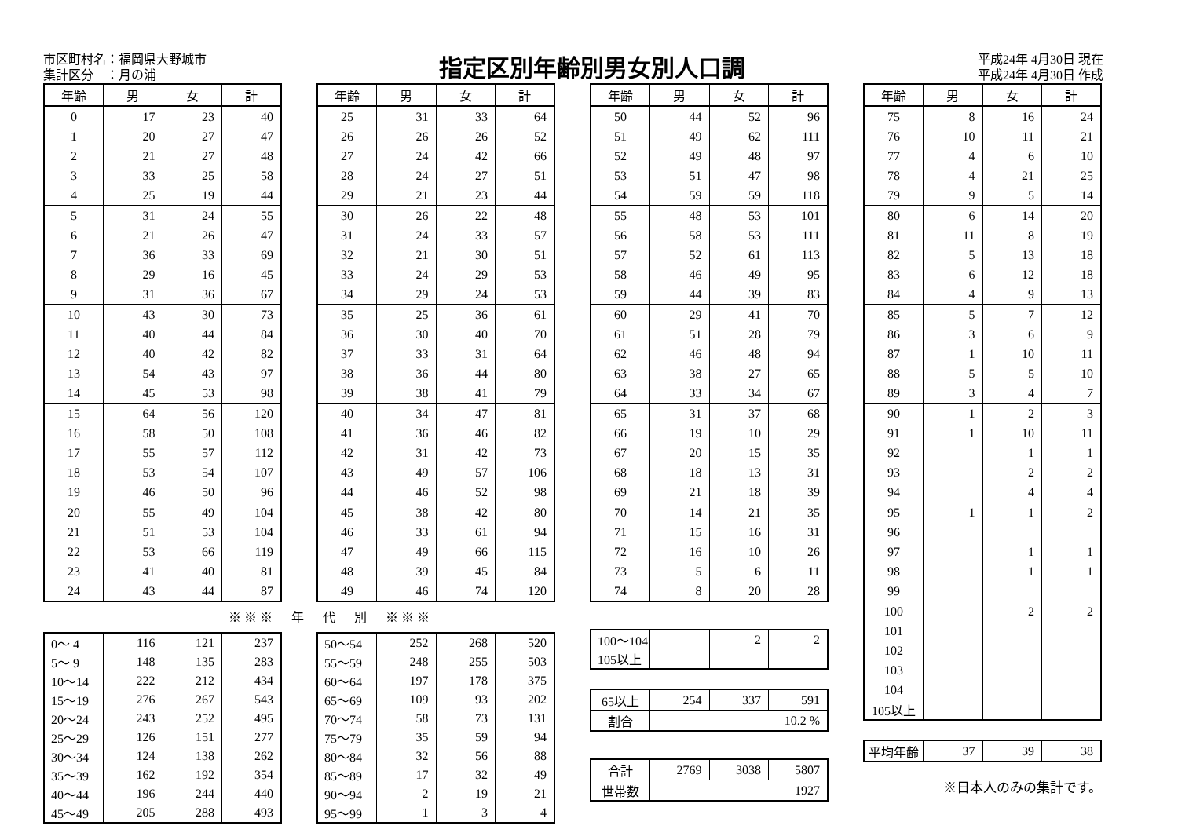市区町村名：福岡県大野城市
集計区分　：月の浦
指定区別年齢別男女別人口調
平成24年 4月30日 現在
平成24年 4月30日 作成
| 年齢 | 男 | 女 | 計 |
| --- | --- | --- | --- |
| 0 | 17 | 23 | 40 |
| 1 | 20 | 27 | 47 |
| 2 | 21 | 27 | 48 |
| 3 | 33 | 25 | 58 |
| 4 | 25 | 19 | 44 |
| 5 | 31 | 24 | 55 |
| 6 | 21 | 26 | 47 |
| 7 | 36 | 33 | 69 |
| 8 | 29 | 16 | 45 |
| 9 | 31 | 36 | 67 |
| 10 | 43 | 30 | 73 |
| 11 | 40 | 44 | 84 |
| 12 | 40 | 42 | 82 |
| 13 | 54 | 43 | 97 |
| 14 | 45 | 53 | 98 |
| 15 | 64 | 56 | 120 |
| 16 | 58 | 50 | 108 |
| 17 | 55 | 57 | 112 |
| 18 | 53 | 54 | 107 |
| 19 | 46 | 50 | 96 |
| 20 | 55 | 49 | 104 |
| 21 | 51 | 53 | 104 |
| 22 | 53 | 66 | 119 |
| 23 | 41 | 40 | 81 |
| 24 | 43 | 44 | 87 |
| 年齢 | 男 | 女 | 計 |
| --- | --- | --- | --- |
| 25 | 31 | 33 | 64 |
| 26 | 26 | 26 | 52 |
| 27 | 24 | 42 | 66 |
| 28 | 24 | 27 | 51 |
| 29 | 21 | 23 | 44 |
| 30 | 26 | 22 | 48 |
| 31 | 24 | 33 | 57 |
| 32 | 21 | 30 | 51 |
| 33 | 24 | 29 | 53 |
| 34 | 29 | 24 | 53 |
| 35 | 25 | 36 | 61 |
| 36 | 30 | 40 | 70 |
| 37 | 33 | 31 | 64 |
| 38 | 36 | 44 | 80 |
| 39 | 38 | 41 | 79 |
| 40 | 34 | 47 | 81 |
| 41 | 36 | 46 | 82 |
| 42 | 31 | 42 | 73 |
| 43 | 49 | 57 | 106 |
| 44 | 46 | 52 | 98 |
| 45 | 38 | 42 | 80 |
| 46 | 33 | 61 | 94 |
| 47 | 49 | 66 | 115 |
| 48 | 39 | 45 | 84 |
| 49 | 46 | 74 | 120 |
※※※　年　代　別　※※※
| 0～ 4 | 116 | 121 | 237 |
| 5～ 9 | 148 | 135 | 283 |
| 10～14 | 222 | 212 | 434 |
| 15～19 | 276 | 267 | 543 |
| 20～24 | 243 | 252 | 495 |
| 25～29 | 126 | 151 | 277 |
| 30～34 | 124 | 138 | 262 |
| 35～39 | 162 | 192 | 354 |
| 40～44 | 196 | 244 | 440 |
| 45～49 | 205 | 288 | 493 |
| 50～54 | 252 | 268 | 520 |
| 55～59 | 248 | 255 | 503 |
| 60～64 | 197 | 178 | 375 |
| 65～69 | 109 | 93 | 202 |
| 70～74 | 58 | 73 | 131 |
| 75～79 | 35 | 59 | 94 |
| 80～84 | 32 | 56 | 88 |
| 85～89 | 17 | 32 | 49 |
| 90～94 | 2 | 19 | 21 |
| 95～99 | 1 | 3 | 4 |
| 年齢 | 男 | 女 | 計 |
| --- | --- | --- | --- |
| 50 | 44 | 52 | 96 |
| 51 | 49 | 62 | 111 |
| 52 | 49 | 48 | 97 |
| 53 | 51 | 47 | 98 |
| 54 | 59 | 59 | 118 |
| 55 | 48 | 53 | 101 |
| 56 | 58 | 53 | 111 |
| 57 | 52 | 61 | 113 |
| 58 | 46 | 49 | 95 |
| 59 | 44 | 39 | 83 |
| 60 | 29 | 41 | 70 |
| 61 | 51 | 28 | 79 |
| 62 | 46 | 48 | 94 |
| 63 | 38 | 27 | 65 |
| 64 | 33 | 34 | 67 |
| 65 | 31 | 37 | 68 |
| 66 | 19 | 10 | 29 |
| 67 | 20 | 15 | 35 |
| 68 | 18 | 13 | 31 |
| 69 | 21 | 18 | 39 |
| 70 | 14 | 21 | 35 |
| 71 | 15 | 16 | 31 |
| 72 | 16 | 10 | 26 |
| 73 | 5 | 6 | 11 |
| 74 | 8 | 20 | 28 |
| 100～104 | | 2 | 2 |
| 105以上 | | | |
| 65以上 | 254 | 337 | 591 |
| 割合 | 10.2 % | | |
| 合計 | 2769 | 3038 | 5807 |
| 世帯数 | 1927 | | |
| 年齢 | 男 | 女 | 計 |
| --- | --- | --- | --- |
| 75 | 8 | 16 | 24 |
| 76 | 10 | 11 | 21 |
| 77 | 4 | 6 | 10 |
| 78 | 4 | 21 | 25 |
| 79 | 9 | 5 | 14 |
| 80 | 6 | 14 | 20 |
| 81 | 11 | 8 | 19 |
| 82 | 5 | 13 | 18 |
| 83 | 6 | 12 | 18 |
| 84 | 4 | 9 | 13 |
| 85 | 5 | 7 | 12 |
| 86 | 3 | 6 | 9 |
| 87 | 1 | 10 | 11 |
| 88 | 5 | 5 | 10 |
| 89 | 3 | 4 | 7 |
| 90 | 1 | 2 | 3 |
| 91 | 1 | 10 | 11 |
| 92 | | 1 | 1 |
| 93 | | 2 | 2 |
| 94 | | 4 | 4 |
| 95 | 1 | 1 | 2 |
| 96 | | | |
| 97 | | 1 | 1 |
| 98 | | 1 | 1 |
| 99 | | | |
| 100 | | 2 | 2 |
| 101 | | | |
| 102 | | | |
| 103 | | | |
| 104 | | | |
| 105以上 | | | |
| 平均年齢 | 37 | 39 | 38 |
※日本人のみの集計です。